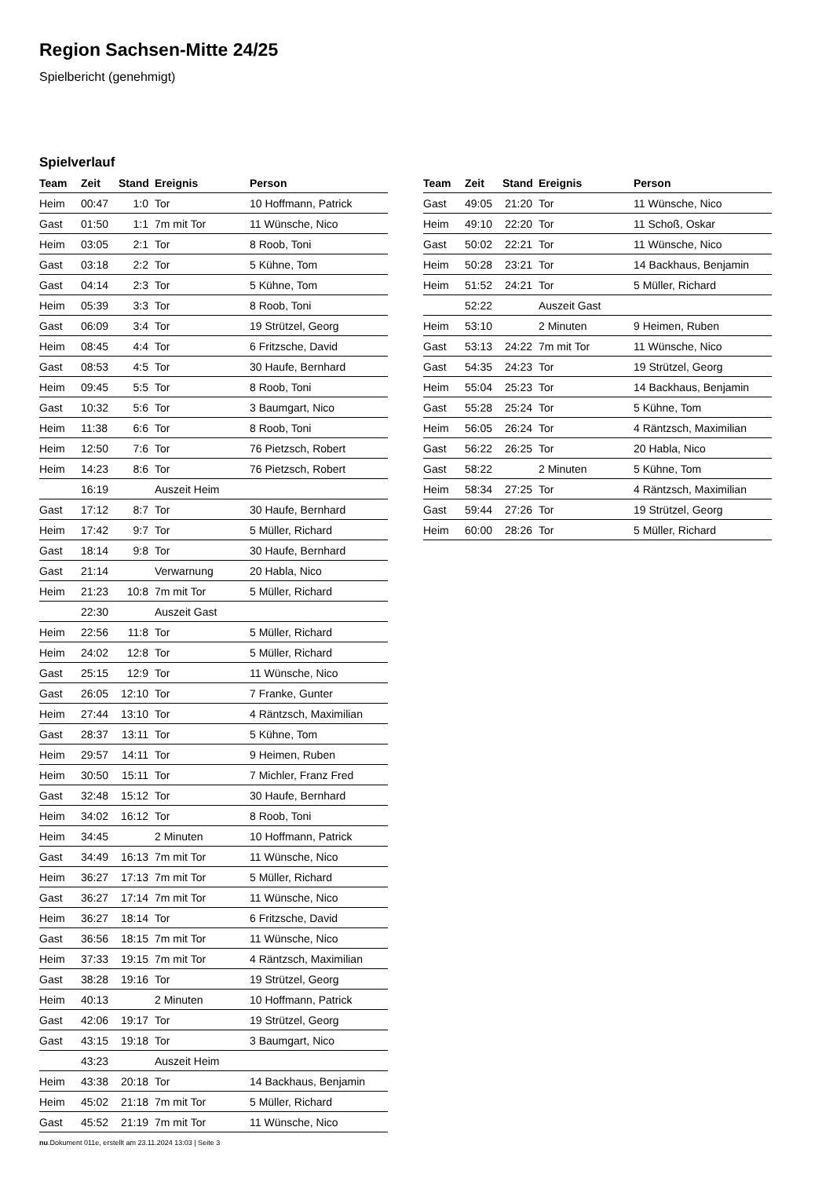Region Sachsen-Mitte 24/25
Spielbericht (genehmigt)
Spielverlauf
| Team | Zeit | Stand | Ereignis | Person |
| --- | --- | --- | --- | --- |
| Heim | 00:47 | 1:0 | Tor | 10 Hoffmann, Patrick |
| Gast | 01:50 | 1:1 | 7m mit Tor | 11 Wünsche, Nico |
| Heim | 03:05 | 2:1 | Tor | 8 Roob, Toni |
| Gast | 03:18 | 2:2 | Tor | 5 Kühne, Tom |
| Gast | 04:14 | 2:3 | Tor | 5 Kühne, Tom |
| Heim | 05:39 | 3:3 | Tor | 8 Roob, Toni |
| Gast | 06:09 | 3:4 | Tor | 19 Strützel, Georg |
| Heim | 08:45 | 4:4 | Tor | 6 Fritzsche, David |
| Gast | 08:53 | 4:5 | Tor | 30 Haufe, Bernhard |
| Heim | 09:45 | 5:5 | Tor | 8 Roob, Toni |
| Gast | 10:32 | 5:6 | Tor | 3 Baumgart, Nico |
| Heim | 11:38 | 6:6 | Tor | 8 Roob, Toni |
| Heim | 12:50 | 7:6 | Tor | 76 Pietzsch, Robert |
| Heim | 14:23 | 8:6 | Tor | 76 Pietzsch, Robert |
| | 16:19 | | Auszeit Heim | |
| Gast | 17:12 | 8:7 | Tor | 30 Haufe, Bernhard |
| Heim | 17:42 | 9:7 | Tor | 5 Müller, Richard |
| Gast | 18:14 | 9:8 | Tor | 30 Haufe, Bernhard |
| Gast | 21:14 | | Verwarnung | 20 Habla, Nico |
| Heim | 21:23 | 10:8 | 7m mit Tor | 5 Müller, Richard |
| | 22:30 | | Auszeit Gast | |
| Heim | 22:56 | 11:8 | Tor | 5 Müller, Richard |
| Heim | 24:02 | 12:8 | Tor | 5 Müller, Richard |
| Gast | 25:15 | 12:9 | Tor | 11 Wünsche, Nico |
| Gast | 26:05 | 12:10 | Tor | 7 Franke, Gunter |
| Heim | 27:44 | 13:10 | Tor | 4 Räntzsch, Maximilian |
| Gast | 28:37 | 13:11 | Tor | 5 Kühne, Tom |
| Heim | 29:57 | 14:11 | Tor | 9 Heimen, Ruben |
| Heim | 30:50 | 15:11 | Tor | 7 Michler, Franz Fred |
| Gast | 32:48 | 15:12 | Tor | 30 Haufe, Bernhard |
| Heim | 34:02 | 16:12 | Tor | 8 Roob, Toni |
| Heim | 34:45 | | 2 Minuten | 10 Hoffmann, Patrick |
| Gast | 34:49 | 16:13 | 7m mit Tor | 11 Wünsche, Nico |
| Heim | 36:27 | 17:13 | 7m mit Tor | 5 Müller, Richard |
| Gast | 36:27 | 17:14 | 7m mit Tor | 11 Wünsche, Nico |
| Heim | 36:27 | 18:14 | Tor | 6 Fritzsche, David |
| Gast | 36:56 | 18:15 | 7m mit Tor | 11 Wünsche, Nico |
| Heim | 37:33 | 19:15 | 7m mit Tor | 4 Räntzsch, Maximilian |
| Gast | 38:28 | 19:16 | Tor | 19 Strützel, Georg |
| Heim | 40:13 | | 2 Minuten | 10 Hoffmann, Patrick |
| Gast | 42:06 | 19:17 | Tor | 19 Strützel, Georg |
| Gast | 43:15 | 19:18 | Tor | 3 Baumgart, Nico |
| | 43:23 | | Auszeit Heim | |
| Heim | 43:38 | 20:18 | Tor | 14 Backhaus, Benjamin |
| Heim | 45:02 | 21:18 | 7m mit Tor | 5 Müller, Richard |
| Gast | 45:52 | 21:19 | 7m mit Tor | 11 Wünsche, Nico |
| Team | Zeit | Stand | Ereignis | Person |
| --- | --- | --- | --- | --- |
| Gast | 49:05 | 21:20 | Tor | 11 Wünsche, Nico |
| Heim | 49:10 | 22:20 | Tor | 11 Schoß, Oskar |
| Gast | 50:02 | 22:21 | Tor | 11 Wünsche, Nico |
| Heim | 50:28 | 23:21 | Tor | 14 Backhaus, Benjamin |
| Heim | 51:52 | 24:21 | Tor | 5 Müller, Richard |
| | 52:22 | | Auszeit Gast | |
| Heim | 53:10 | | 2 Minuten | 9 Heimen, Ruben |
| Gast | 53:13 | 24:22 | 7m mit Tor | 11 Wünsche, Nico |
| Gast | 54:35 | 24:23 | Tor | 19 Strützel, Georg |
| Heim | 55:04 | 25:23 | Tor | 14 Backhaus, Benjamin |
| Gast | 55:28 | 25:24 | Tor | 5 Kühne, Tom |
| Heim | 56:05 | 26:24 | Tor | 4 Räntzsch, Maximilian |
| Gast | 56:22 | 26:25 | Tor | 20 Habla, Nico |
| Gast | 58:22 | | 2 Minuten | 5 Kühne, Tom |
| Heim | 58:34 | 27:25 | Tor | 4 Räntzsch, Maximilian |
| Gast | 59:44 | 27:26 | Tor | 19 Strützel, Georg |
| Heim | 60:00 | 28:26 | Tor | 5 Müller, Richard |
nu.Dokument 011e, erstellt am 23.11.2024 13:03 | Seite 3